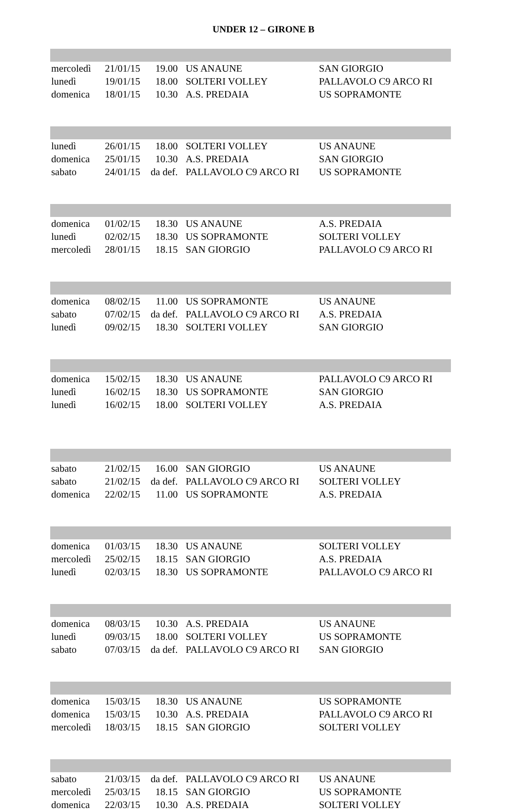UNDER 12 – GIRONE B
| mercoledì | 21/01/15 | 19.00 | US ANAUNE | SAN GIORGIO |
| lunedì | 19/01/15 | 18.00 | SOLTERI VOLLEY | PALLAVOLO C9 ARCO RI |
| domenica | 18/01/15 | 10.30 | A.S. PREDAIA | US SOPRAMONTE |
| lunedì | 26/01/15 | 18.00 | SOLTERI VOLLEY | US ANAUNE |
| domenica | 25/01/15 | 10.30 | A.S. PREDAIA | SAN GIORGIO |
| sabato | 24/01/15 | da def. | PALLAVOLO C9 ARCO RI | US SOPRAMONTE |
| domenica | 01/02/15 | 18.30 | US ANAUNE | A.S. PREDAIA |
| lunedì | 02/02/15 | 18.30 | US SOPRAMONTE | SOLTERI VOLLEY |
| mercoledì | 28/01/15 | 18.15 | SAN GIORGIO | PALLAVOLO C9 ARCO RI |
| domenica | 08/02/15 | 11.00 | US SOPRAMONTE | US ANAUNE |
| sabato | 07/02/15 | da def. | PALLAVOLO C9 ARCO RI | A.S. PREDAIA |
| lunedì | 09/02/15 | 18.30 | SOLTERI VOLLEY | SAN GIORGIO |
| domenica | 15/02/15 | 18.30 | US ANAUNE | PALLAVOLO C9 ARCO RI |
| lunedì | 16/02/15 | 18.30 | US SOPRAMONTE | SAN GIORGIO |
| lunedì | 16/02/15 | 18.00 | SOLTERI VOLLEY | A.S. PREDAIA |
| sabato | 21/02/15 | 16.00 | SAN GIORGIO | US ANAUNE |
| sabato | 21/02/15 | da def. | PALLAVOLO C9 ARCO RI | SOLTERI VOLLEY |
| domenica | 22/02/15 | 11.00 | US SOPRAMONTE | A.S. PREDAIA |
| domenica | 01/03/15 | 18.30 | US ANAUNE | SOLTERI VOLLEY |
| mercoledì | 25/02/15 | 18.15 | SAN GIORGIO | A.S. PREDAIA |
| lunedì | 02/03/15 | 18.30 | US SOPRAMONTE | PALLAVOLO C9 ARCO RI |
| domenica | 08/03/15 | 10.30 | A.S. PREDAIA | US ANAUNE |
| lunedì | 09/03/15 | 18.00 | SOLTERI VOLLEY | US SOPRAMONTE |
| sabato | 07/03/15 | da def. | PALLAVOLO C9 ARCO RI | SAN GIORGIO |
| domenica | 15/03/15 | 18.30 | US ANAUNE | US SOPRAMONTE |
| domenica | 15/03/15 | 10.30 | A.S. PREDAIA | PALLAVOLO C9 ARCO RI |
| mercoledì | 18/03/15 | 18.15 | SAN GIORGIO | SOLTERI VOLLEY |
| sabato | 21/03/15 | da def. | PALLAVOLO C9 ARCO RI | US ANAUNE |
| mercoledì | 25/03/15 | 18.15 | SAN GIORGIO | US SOPRAMONTE |
| domenica | 22/03/15 | 10.30 | A.S. PREDAIA | SOLTERI VOLLEY |